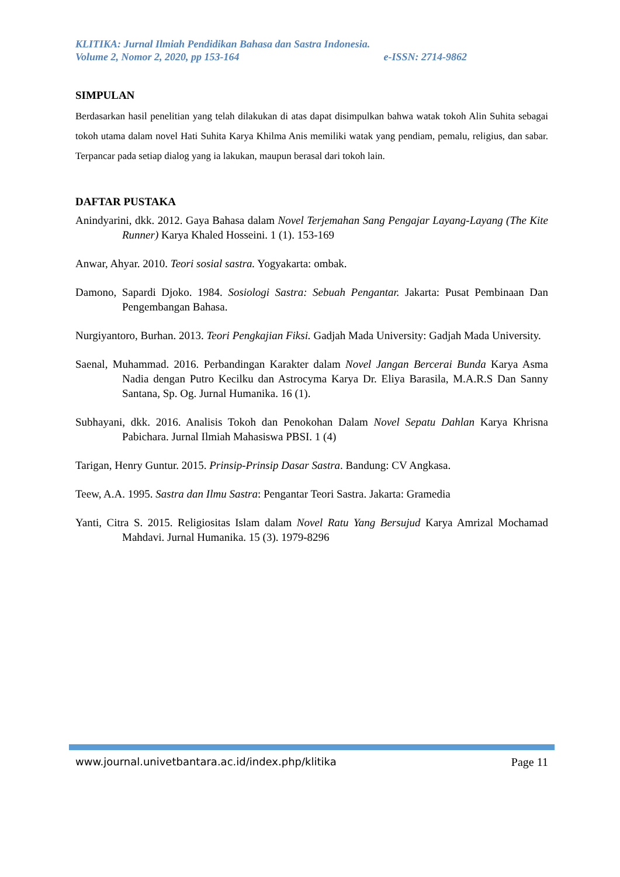KLITIKA: Jurnal Ilmiah Pendidikan Bahasa dan Sastra Indonesia.
Volume 2, Nomor 2, 2020, pp 153-164 e-ISSN: 2714-9862
SIMPULAN
Berdasarkan hasil penelitian yang telah dilakukan di atas dapat disimpulkan bahwa watak tokoh Alin Suhita sebagai tokoh utama dalam novel Hati Suhita Karya Khilma Anis memiliki watak yang pendiam, pemalu, religius, dan sabar. Terpancar pada setiap dialog yang ia lakukan, maupun berasal dari tokoh lain.
DAFTAR PUSTAKA
Anindyarini, dkk. 2012. Gaya Bahasa dalam Novel Terjemahan Sang Pengajar Layang-Layang (The Kite Runner) Karya Khaled Hosseini. 1 (1). 153-169
Anwar, Ahyar. 2010. Teori sosial sastra. Yogyakarta: ombak.
Damono, Sapardi Djoko. 1984. Sosiologi Sastra: Sebuah Pengantar. Jakarta: Pusat Pembinaan Dan Pengembangan Bahasa.
Nurgiyantoro, Burhan. 2013. Teori Pengkajian Fiksi. Gadjah Mada University: Gadjah Mada University.
Saenal, Muhammad. 2016. Perbandingan Karakter dalam Novel Jangan Bercerai Bunda Karya Asma Nadia dengan Putro Kecilku dan Astrocyma Karya Dr. Eliya Barasila, M.A.R.S Dan Sanny Santana, Sp. Og. Jurnal Humanika. 16 (1).
Subhayani, dkk. 2016. Analisis Tokoh dan Penokohan Dalam Novel Sepatu Dahlan Karya Khrisna Pabichara. Jurnal Ilmiah Mahasiswa PBSI. 1 (4)
Tarigan, Henry Guntur. 2015. Prinsip-Prinsip Dasar Sastra. Bandung: CV Angkasa.
Teew, A.A. 1995. Sastra dan Ilmu Sastra: Pengantar Teori Sastra. Jakarta: Gramedia
Yanti, Citra S. 2015. Religiositas Islam dalam Novel Ratu Yang Bersujud Karya Amrizal Mochamad Mahdavi. Jurnal Humanika. 15 (3). 1979-8296
www.journal.univetbantara.ac.id/index.php/klitika Page 11